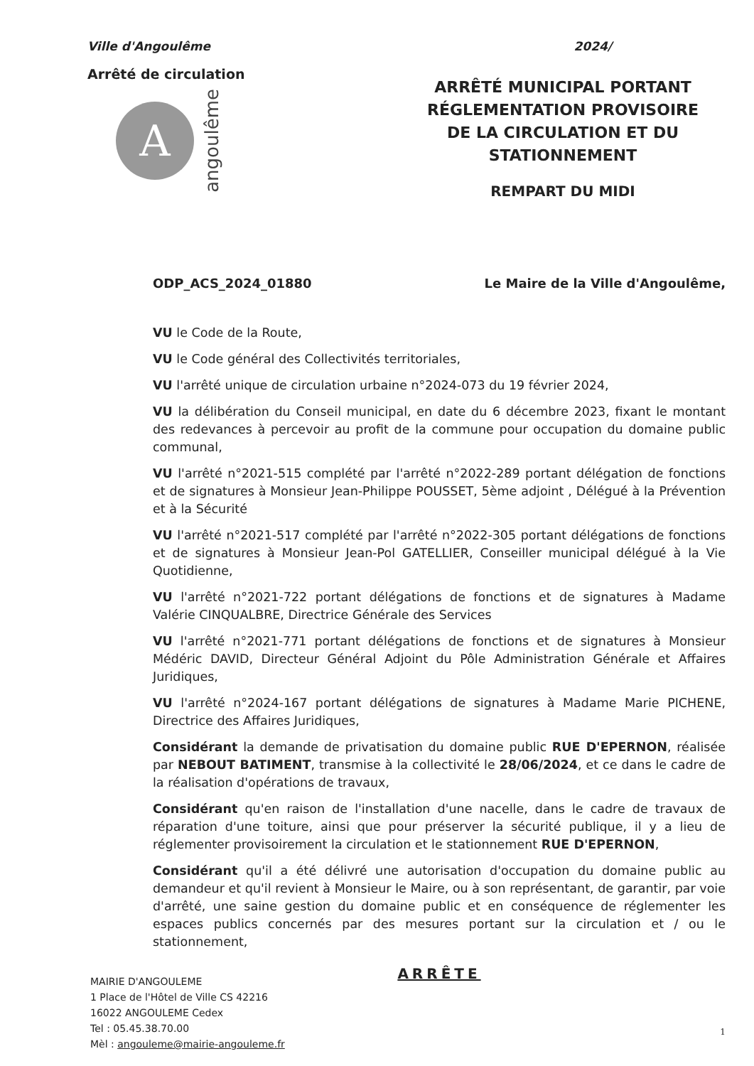Ville d'Angoulême
Arrêté de circulation
A
angoulême
2024/
ARRÊTÉ MUNICIPAL PORTANT
RÉGLEMENTATION PROVISOIRE
DE LA CIRCULATION ET DU STATIONNEMENT
REMPART DU MIDI
ODP_ACS_2024_01880 Le Maire de la Ville d'Angoulême,
VU le Code de la Route,
VU le Code général des Collectivités territoriales,
VU l'arrêté unique de circulation urbaine n°2024-073 du 19 février 2024,
VU la délibération du Conseil municipal, en date du 6 décembre 2023, fixant le montant des redevances à percevoir au profit de la commune pour occupation du domaine public communal,
VU l'arrêté n°2021-515 complété par l'arrêté n°2022-289 portant délégation de fonctions et de signatures à Monsieur Jean-Philippe POUSSET, 5ème adjoint , Délégué à la Prévention et à la Sécurité
VU l'arrêté n°2021-517 complété par l'arrêté n°2022-305 portant délégations de fonctions et de signatures à Monsieur Jean-Pol GATELLIER, Conseiller municipal délégué à la Vie Quotidienne,
VU l'arrêté n°2021-722 portant délégations de fonctions et de signatures à Madame Valérie CINQUALBRE, Directrice Générale des Services
VU l'arrêté n°2021-771 portant délégations de fonctions et de signatures à Monsieur Médéric DAVID, Directeur Général Adjoint du Pôle Administration Générale et Affaires Juridiques,
VU l'arrêté n°2024-167 portant délégations de signatures à Madame Marie PICHENE, Directrice des Affaires Juridiques,
Considérant la demande de privatisation du domaine public RUE D'EPERNON, réalisée par NEBOUT BATIMENT, transmise à la collectivité le 28/06/2024, et ce dans le cadre de la réalisation d'opérations de travaux,
Considérant qu'en raison de l'installation d'une nacelle, dans le cadre de travaux de réparation d'une toiture, ainsi que pour préserver la sécurité publique, il y a lieu de réglementer provisoirement la circulation et le stationnement RUE D'EPERNON,
Considérant qu'il a été délivré une autorisation d'occupation du domaine public au demandeur et qu'il revient à Monsieur le Maire, ou à son représentant, de garantir, par voie d'arrêté, une saine gestion du domaine public et en conséquence de réglementer les espaces publics concernés par des mesures portant sur la circulation et / ou le stationnement,
ARRÊTE
MAIRIE D'ANGOULEME
1 Place de l'Hôtel de Ville CS 42216
16022 ANGOULEME Cedex
Tel : 05.45.38.70.00
Mèl : angouleme@mairie-angouleme.fr
1